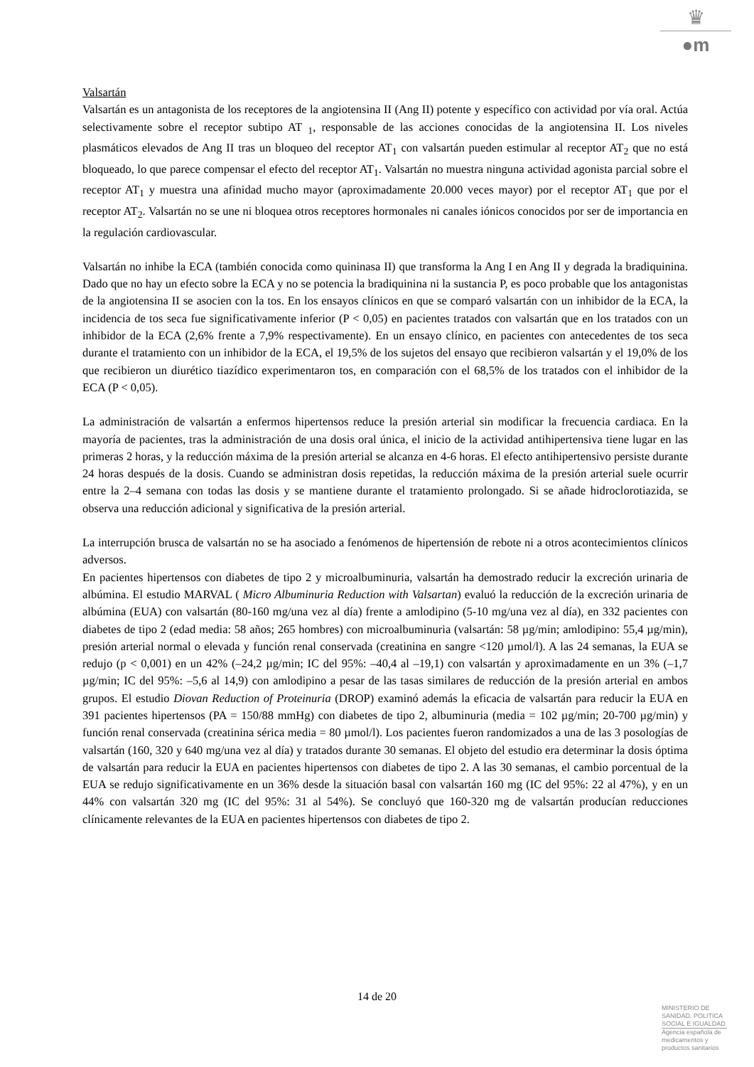♛
●m
Valsartán
Valsartán es un antagonista de los receptores de la angiotensina II (Ang II) potente y específico con actividad por vía oral. Actúa selectivamente sobre el receptor subtipo AT <sub>1</sub>, responsable de las acciones conocidas de la angiotensina II. Los niveles plasmáticos elevados de Ang II tras un bloqueo del receptor AT<sub>1</sub> con valsartán pueden estimular al receptor AT<sub>2</sub> que no está bloqueado, lo que parece compensar el efecto del receptor AT<sub>1</sub>. Valsartán no muestra ninguna actividad agonista parcial sobre el receptor AT<sub>1</sub> y muestra una afinidad mucho mayor (aproximadamente 20.000 veces mayor) por el receptor AT<sub>1</sub> que por el receptor AT<sub>2</sub>. Valsartán no se une ni bloquea otros receptores hormonales ni canales iónicos conocidos por ser de importancia en la regulación cardiovascular.
Valsartán no inhibe la ECA (también conocida como quininasa II) que transforma la Ang I en Ang II y degrada la bradiquinina. Dado que no hay un efecto sobre la ECA y no se potencia la bradiquinina ni la sustancia P, es poco probable que los antagonistas de la angiotensina II se asocien con la tos. En los ensayos clínicos en que se comparó valsartán con un inhibidor de la ECA, la incidencia de tos seca fue significativamente inferior (P < 0,05) en pacientes tratados con valsartán que en los tratados con un inhibidor de la ECA (2,6% frente a 7,9% respectivamente). En un ensayo clínico, en pacientes con antecedentes de tos seca durante el tratamiento con un inhibidor de la ECA, el 19,5% de los sujetos del ensayo que recibieron valsartán y el 19,0% de los que recibieron un diurético tiazídico experimentaron tos, en comparación con el 68,5% de los tratados con el inhibidor de la ECA (P < 0,05).
La administración de valsartán a enfermos hipertensos reduce la presión arterial sin modificar la frecuencia cardiaca. En la mayoría de pacientes, tras la administración de una dosis oral única, el inicio de la actividad antihipertensiva tiene lugar en las primeras 2 horas, y la reducción máxima de la presión arterial se alcanza en 4-6 horas. El efecto antihipertensivo persiste durante 24 horas después de la dosis. Cuando se administran dosis repetidas, la reducción máxima de la presión arterial suele ocurrir entre la 2–4 semana con todas las dosis y se mantiene durante el tratamiento prolongado. Si se añade hidroclorotiazida, se observa una reducción adicional y significativa de la presión arterial.
La interrupción brusca de valsartán no se ha asociado a fenómenos de hipertensión de rebote ni a otros acontecimientos clínicos adversos.
En pacientes hipertensos con diabetes de tipo 2 y microalbuminuria, valsartán ha demostrado reducir la excreción urinaria de albúmina. El estudio MARVAL ( Micro Albuminuria Reduction with Valsartan) evaluó la reducción de la excreción urinaria de albúmina (EUA) con valsartán (80-160 mg/una vez al día) frente a amlodipino (5-10 mg/una vez al día), en 332 pacientes con diabetes de tipo 2 (edad media: 58 años; 265 hombres) con microalbuminuria (valsartán: 58 µg/min; amlodipino: 55,4 µg/min), presión arterial normal o elevada y función renal conservada (creatinina en sangre <120 µmol/l). A las 24 semanas, la EUA se redujo (p < 0,001) en un 42% (–24,2 µg/min; IC del 95%: –40,4 al –19,1) con valsartán y aproximadamente en un 3% (–1,7 µg/min; IC del 95%: –5,6 al 14,9) con amlodipino a pesar de las tasas similares de reducción de la presión arterial en ambos grupos. El estudio Diovan Reduction of Proteinuria (DROP) examinó además la eficacia de valsartán para reducir la EUA en 391 pacientes hipertensos (PA = 150/88 mmHg) con diabetes de tipo 2, albuminuria (media = 102 µg/min; 20-700 µg/min) y función renal conservada (creatinina sérica media = 80 µmol/l). Los pacientes fueron randomizados a una de las 3 posologías de valsartán (160, 320 y 640 mg/una vez al día) y tratados durante 30 semanas. El objeto del estudio era determinar la dosis óptima de valsartán para reducir la EUA en pacientes hipertensos con diabetes de tipo 2. A las 30 semanas, el cambio porcentual de la EUA se redujo significativamente en un 36% desde la situación basal con valsartán 160 mg (IC del 95%: 22 al 47%), y en un 44% con valsartán 320 mg (IC del 95%: 31 al 54%). Se concluyó que 160-320 mg de valsartán producían reducciones clínicamente relevantes de la EUA en pacientes hipertensos con diabetes de tipo 2.
14 de 20
MINISTERIO DE
SANIDAD, POLITICA
SOCIAL E IGUALDAD
Agencia española de
medicamentos y
productos sanitarios